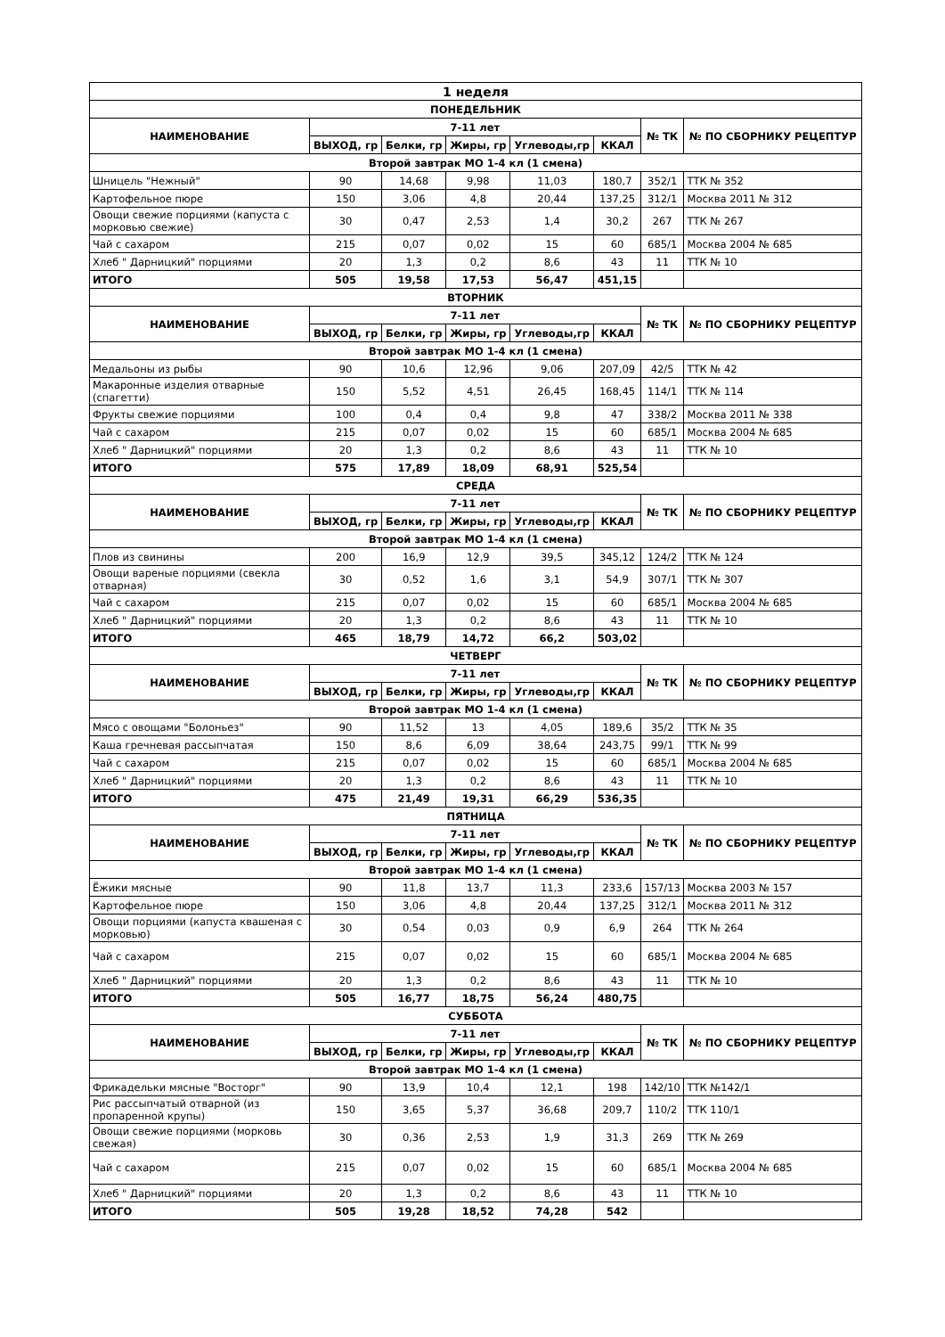| 1 неделя | | | | | | | |
| --- | --- | --- | --- | --- | --- | --- | --- |
| ПОНЕДЕЛЬНИК | | | | | | | |
| НАИМЕНОВАНИЕ | 7-11 лет | | | | | № ТК | № ПО СБОРНИКУ РЕЦЕПТУР |
| | ВЫХОД, гр | Белки, гр | Жиры, гр | Углеводы,гр | ККАЛ | | |
| Второй завтрак МО 1-4 кл (1 смена) | | | | | | | |
| Шницель "Нежный" | 90 | 14,68 | 9,98 | 11,03 | 180,7 | 352/1 | ТТК № 352 |
| Картофельное пюре | 150 | 3,06 | 4,8 | 20,44 | 137,25 | 312/1 | Москва 2011 № 312 |
| Овощи свежие порциями (капуста с морковью свежие) | 30 | 0,47 | 2,53 | 1,4 | 30,2 | 267 | ТТК № 267 |
| Чай с сахаром | 215 | 0,07 | 0,02 | 15 | 60 | 685/1 | Москва 2004 № 685 |
| Хлеб " Дарницкий" порциями | 20 | 1,3 | 0,2 | 8,6 | 43 | 11 | ТТК № 10 |
| ИТОГО | 505 | 19,58 | 17,53 | 56,47 | 451,15 | | |
| ВТОРНИК | | | | | | | |
| НАИМЕНОВАНИЕ | 7-11 лет | | | | | № ТК | № ПО СБОРНИКУ РЕЦЕПТУР |
| | ВЫХОД, гр | Белки, гр | Жиры, гр | Углеводы,гр | ККАЛ | | |
| Второй завтрак МО 1-4 кл (1 смена) | | | | | | | |
| Медальоны из рыбы | 90 | 10,6 | 12,96 | 9,06 | 207,09 | 42/5 | ТТК № 42 |
| Макаронные изделия отварные (спагетти) | 150 | 5,52 | 4,51 | 26,45 | 168,45 | 114/1 | ТТК № 114 |
| Фрукты свежие порциями | 100 | 0,4 | 0,4 | 9,8 | 47 | 338/2 | Москва 2011 № 338 |
| Чай с сахаром | 215 | 0,07 | 0,02 | 15 | 60 | 685/1 | Москва 2004 № 685 |
| Хлеб " Дарницкий" порциями | 20 | 1,3 | 0,2 | 8,6 | 43 | 11 | ТТК № 10 |
| ИТОГО | 575 | 17,89 | 18,09 | 68,91 | 525,54 | | |
| СРЕДА | | | | | | | |
| НАИМЕНОВАНИЕ | 7-11 лет | | | | | № ТК | № ПО СБОРНИКУ РЕЦЕПТУР |
| | ВЫХОД, гр | Белки, гр | Жиры, гр | Углеводы,гр | ККАЛ | | |
| Второй завтрак МО 1-4 кл (1 смена) | | | | | | | |
| Плов из свинины | 200 | 16,9 | 12,9 | 39,5 | 345,12 | 124/2 | ТТК № 124 |
| Овощи вареные порциями (свекла отварная) | 30 | 0,52 | 1,6 | 3,1 | 54,9 | 307/1 | ТТК № 307 |
| Чай с сахаром | 215 | 0,07 | 0,02 | 15 | 60 | 685/1 | Москва 2004 № 685 |
| Хлеб " Дарницкий" порциями | 20 | 1,3 | 0,2 | 8,6 | 43 | 11 | ТТК № 10 |
| ИТОГО | 465 | 18,79 | 14,72 | 66,2 | 503,02 | | |
| ЧЕТВЕРГ | | | | | | | |
| НАИМЕНОВАНИЕ | 7-11 лет | | | | | № ТК | № ПО СБОРНИКУ РЕЦЕПТУР |
| | ВЫХОД, гр | Белки, гр | Жиры, гр | Углеводы,гр | ККАЛ | | |
| Второй завтрак МО 1-4 кл (1 смена) | | | | | | | |
| Мясо с овощами "Болоньез" | 90 | 11,52 | 13 | 4,05 | 189,6 | 35/2 | ТТК № 35 |
| Каша гречневая рассыпчатая | 150 | 8,6 | 6,09 | 38,64 | 243,75 | 99/1 | ТТК № 99 |
| Чай с сахаром | 215 | 0,07 | 0,02 | 15 | 60 | 685/1 | Москва 2004 № 685 |
| Хлеб " Дарницкий" порциями | 20 | 1,3 | 0,2 | 8,6 | 43 | 11 | ТТК № 10 |
| ИТОГО | 475 | 21,49 | 19,31 | 66,29 | 536,35 | | |
| ПЯТНИЦА | | | | | | | |
| НАИМЕНОВАНИЕ | 7-11 лет | | | | | № ТК | № ПО СБОРНИКУ РЕЦЕПТУР |
| | ВЫХОД, гр | Белки, гр | Жиры, гр | Углеводы,гр | ККАЛ | | |
| Второй завтрак МО 1-4 кл (1 смена) | | | | | | | |
| Ёжики мясные | 90 | 11,8 | 13,7 | 11,3 | 233,6 | 157/13 | Москва 2003 № 157 |
| Картофельное пюре | 150 | 3,06 | 4,8 | 20,44 | 137,25 | 312/1 | Москва 2011 № 312 |
| Овощи порциями (капуста квашеная с морковью) | 30 | 0,54 | 0,03 | 0,9 | 6,9 | 264 | ТТК № 264 |
| Чай с сахаром | 215 | 0,07 | 0,02 | 15 | 60 | 685/1 | Москва 2004 № 685 |
| Хлеб " Дарницкий" порциями | 20 | 1,3 | 0,2 | 8,6 | 43 | 11 | ТТК № 10 |
| ИТОГО | 505 | 16,77 | 18,75 | 56,24 | 480,75 | | |
| СУББОТА | | | | | | | |
| НАИМЕНОВАНИЕ | 7-11 лет | | | | | № ТК | № ПО СБОРНИКУ РЕЦЕПТУР |
| | ВЫХОД, гр | Белки, гр | Жиры, гр | Углеводы,гр | ККАЛ | | |
| Второй завтрак МО 1-4 кл (1 смена) | | | | | | | |
| Фрикадельки мясные "Восторг" | 90 | 13,9 | 10,4 | 12,1 | 198 | 142/10 | ТТК №142/1 |
| Рис рассыпчатый отварной (из пропаренной крупы) | 150 | 3,65 | 5,37 | 36,68 | 209,7 | 110/2 | ТТК 110/1 |
| Овощи свежие порциями (морковь свежая) | 30 | 0,36 | 2,53 | 1,9 | 31,3 | 269 | ТТК № 269 |
| Чай с сахаром | 215 | 0,07 | 0,02 | 15 | 60 | 685/1 | Москва 2004 № 685 |
| Хлеб " Дарницкий" порциями | 20 | 1,3 | 0,2 | 8,6 | 43 | 11 | ТТК № 10 |
| ИТОГО | 505 | 19,28 | 18,52 | 74,28 | 542 | | |